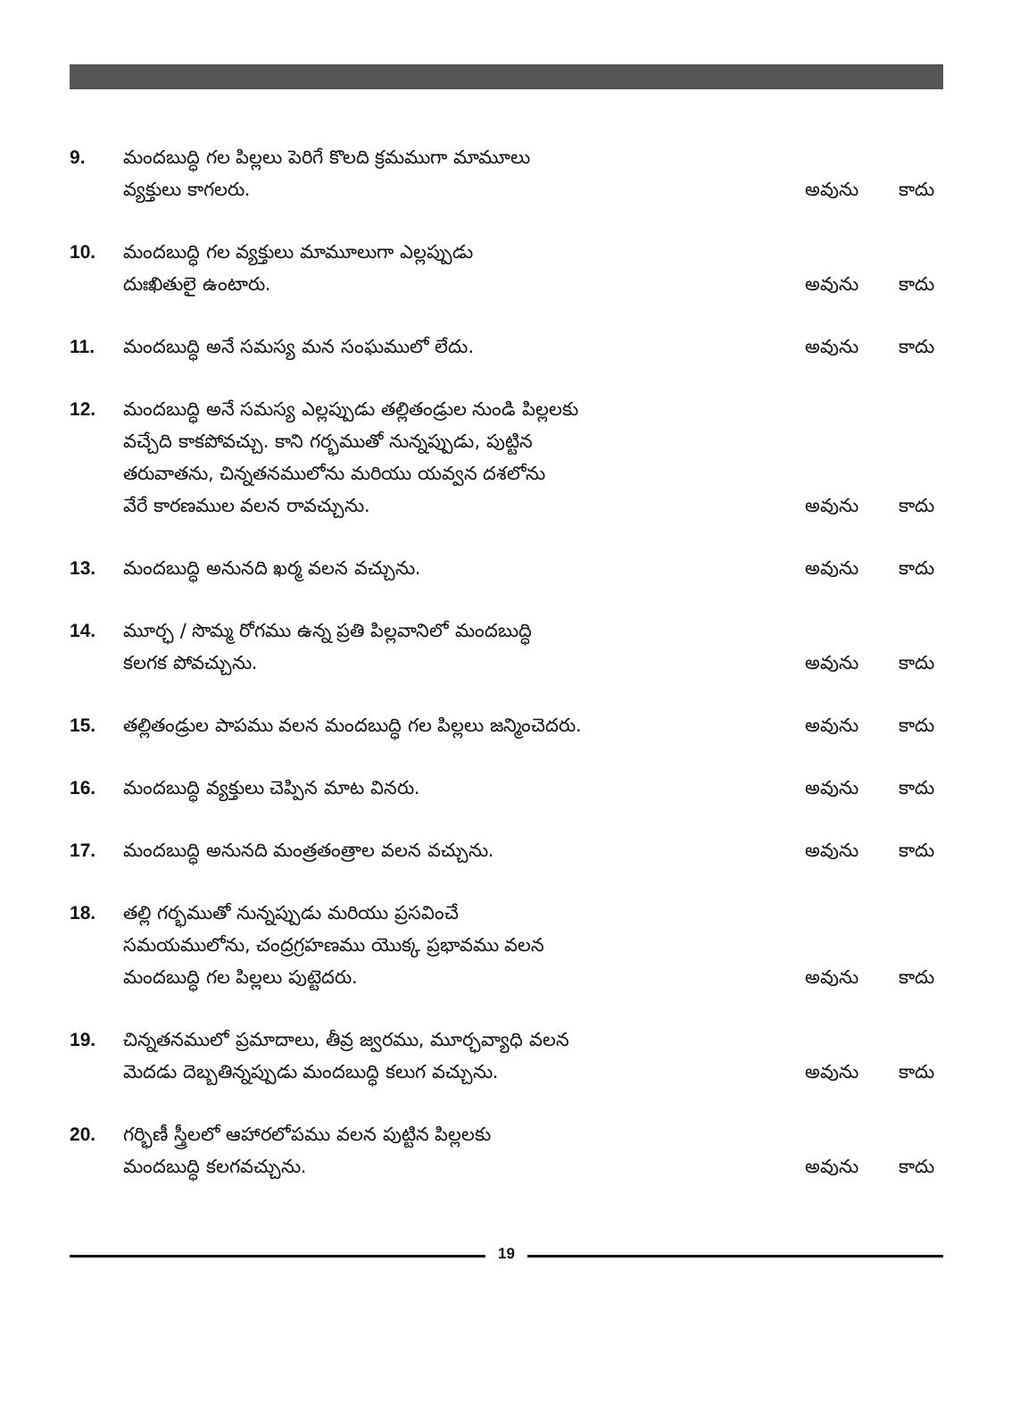9.
మందబుద్ధి గల పిల్లలు పెరిగే కొలది క్రమముగా మామూలు
వ్యక్తులు కాగలరు.
అవును
కాదు
10.
మందబుద్ధి గల వ్యక్తులు మామూలుగా ఎల్లప్పుడు
దుఃఖితులై ఉంటారు.
అవును
కాదు
11.
మందబుద్ధి అనే సమస్య మన సంఘములో లేదు.
అవును
కాదు
12.
మందబుద్ధి అనే సమస్య ఎల్లప్పుడు తల్లితండ్రుల నుండి పిల్లలకు
వచ్చేది కాకపోవచ్చు. కాని గర్భముతో నున్నప్పుడు, పుట్టిన
తరువాతను, చిన్నతనములోను మరియు యవ్వన దశలోను
వేరే కారణముల వలన రావచ్చును.
అవును
కాదు
13.
మందబుద్ధి అనునది ఖర్మ వలన వచ్చును.
అవును
కాదు
14.
మూర్ఛ / సొమ్మ రోగము ఉన్న ప్రతి పిల్లవానిలో మందబుద్ధి
కలగక పోవచ్చును.
అవును
కాదు
15.
తల్లితండ్రుల పాపము వలన మందబుద్ధి గల పిల్లలు జన్మించెదరు.
అవును
కాదు
16.
మందబుద్ధి వ్యక్తులు చెప్పిన మాట వినరు.
అవును
కాదు
17.
మందబుద్ధి అనునది మంత్రతంత్రాల వలన వచ్చును.
అవును
కాదు
18.
తల్లి గర్భముతో నున్నప్పుడు మరియు ప్రసవించే
సమయములోను, చంద్రగ్రహణము యొక్క ప్రభావము వలన
మందబుద్ధి గల పిల్లలు పుట్టెదరు.
అవును
కాదు
19.
చిన్నతనములో ప్రమాదాలు, తీవ్ర జ్వరము, మూర్ఛవ్యాధి వలన
మెదడు దెబ్బతిన్నప్పుడు మందబుద్ధి కలుగ వచ్చును.
అవును
కాదు
20.
గర్భిణీ స్త్రీలలో ఆహారలోపము వలన పుట్టిన పిల్లలకు
మందబుద్ధి కలగవచ్చును.
అవును
కాదు
19